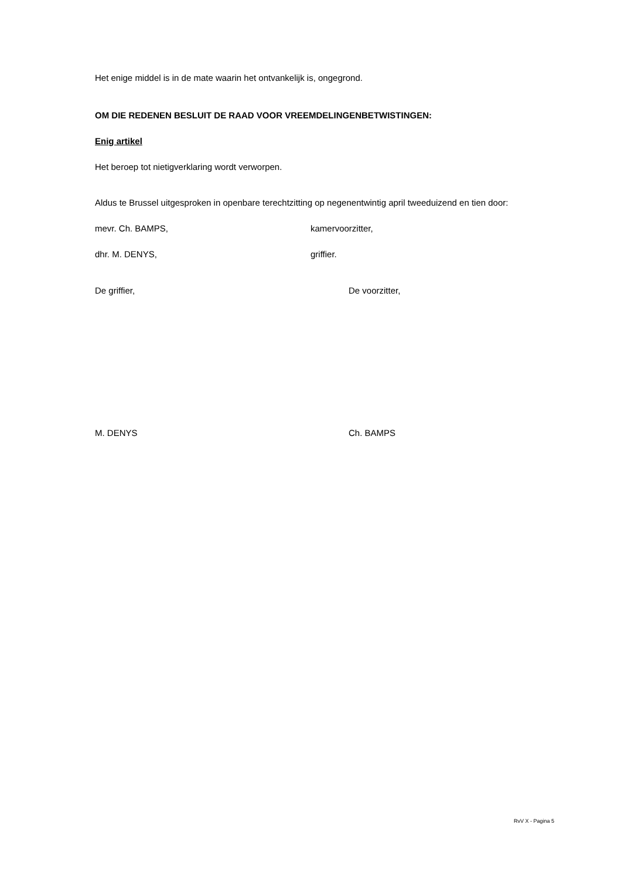Het enige middel is in de mate waarin het ontvankelijk is, ongegrond.
OM DIE REDENEN BESLUIT DE RAAD VOOR VREEMDELINGENBETWISTINGEN:
Enig artikel
Het beroep tot nietigverklaring wordt verworpen.
Aldus te Brussel uitgesproken in openbare terechtzitting op negenentwintig april tweeduizend en tien door:
mevr. Ch. BAMPS, kamervoorzitter,
dhr. M. DENYS, griffier.
De griffier, De voorzitter,
M. DENYS Ch. BAMPS
RvV X - Pagina 5